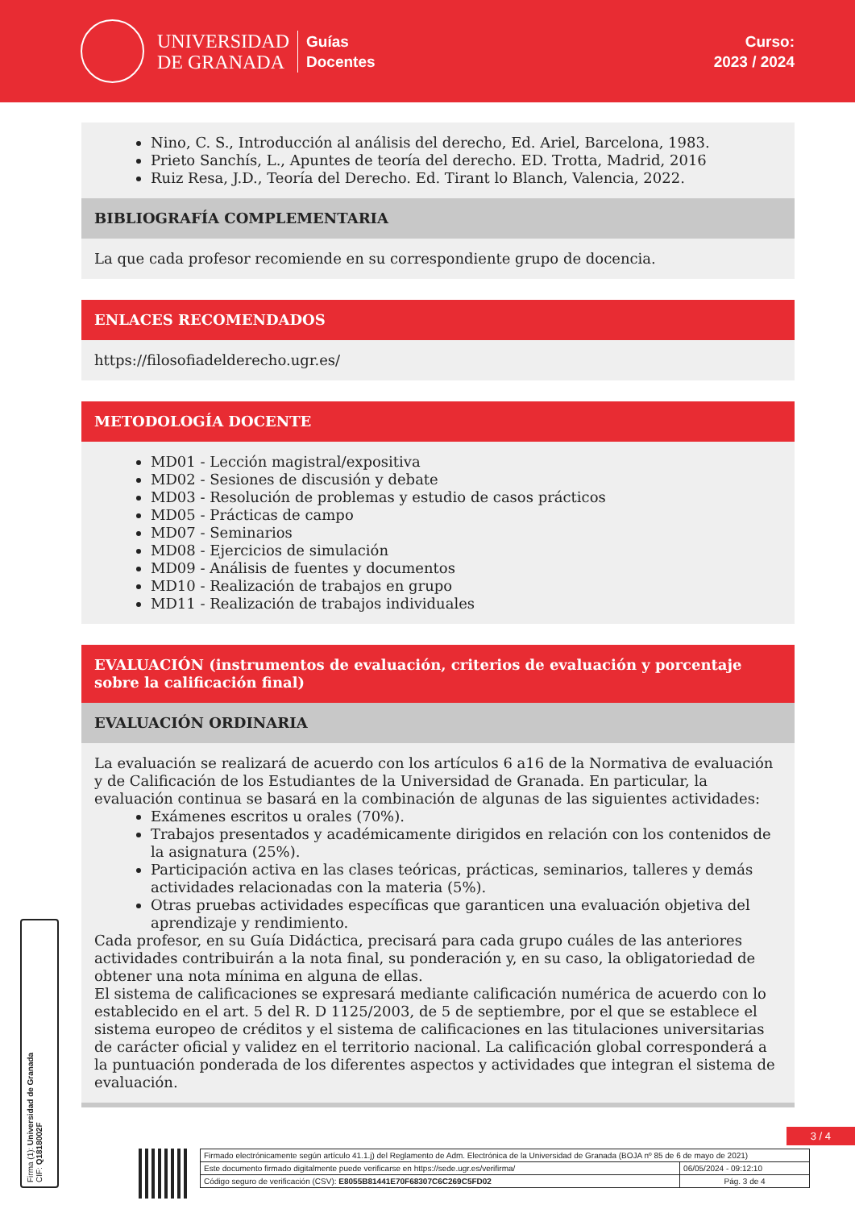UNIVERSIDAD
DE GRANADA
Guías
Docentes
Curso:
2023 / 2024
Nino, C. S., Introducción al análisis del derecho, Ed. Ariel, Barcelona, 1983.
Prieto Sanchís, L., Apuntes de teoría del derecho. ED. Trotta, Madrid, 2016
Ruiz Resa, J.D., Teoría del Derecho. Ed. Tirant lo Blanch, Valencia, 2022.
BIBLIOGRAFÍA COMPLEMENTARIA
La que cada profesor recomiende en su correspondiente grupo de docencia.
ENLACES RECOMENDADOS
https://filosofiadelderecho.ugr.es/
METODOLOGÍA DOCENTE
MD01 - Lección magistral/expositiva
MD02 - Sesiones de discusión y debate
MD03 - Resolución de problemas y estudio de casos prácticos
MD05 - Prácticas de campo
MD07 - Seminarios
MD08 - Ejercicios de simulación
MD09 - Análisis de fuentes y documentos
MD10 - Realización de trabajos en grupo
MD11 - Realización de trabajos individuales
EVALUACIÓN (instrumentos de evaluación, criterios de evaluación y porcentaje sobre la calificación final)
EVALUACIÓN ORDINARIA
La evaluación se realizará de acuerdo con los artículos 6 a16 de la Normativa de evaluación y de Calificación de los Estudiantes de la Universidad de Granada. En particular, la evaluación continua se basará en la combinación de algunas de las siguientes actividades:
Exámenes escritos u orales (70%).
Trabajos presentados y académicamente dirigidos en relación con los contenidos de la asignatura (25%).
Participación activa en las clases teóricas, prácticas, seminarios, talleres y demás actividades relacionadas con la materia (5%).
Otras pruebas actividades específicas que garanticen una evaluación objetiva del aprendizaje y rendimiento.
Cada profesor, en su Guía Didáctica, precisará para cada grupo cuáles de las anteriores actividades contribuirán a la nota final, su ponderación y, en su caso, la obligatoriedad de obtener una nota mínima en alguna de ellas.
El sistema de calificaciones se expresará mediante calificación numérica de acuerdo con lo establecido en el art. 5 del R. D 1125/2003, de 5 de septiembre, por el que se establece el sistema europeo de créditos y el sistema de calificaciones en las titulaciones universitarias de carácter oficial y validez en el territorio nacional. La calificación global corresponderá a la puntuación ponderada de los diferentes aspectos y actividades que integran el sistema de evaluación.
Firma (1): Universidad de Granada
CIF: Q1818002F
3 / 4
| Firmado electrónicamente según artículo 41.1.j) del Reglamento de Adm. Electrónica de la Universidad de Granada (BOJA nº 85 de 6 de mayo de 2021) | |
| Este documento firmado digitalmente puede verificarse en https://sede.ugr.es/verifirma/ | 06/05/2024 - 09:12:10 |
| Código seguro de verificación (CSV): E8055B81441E70F68307C6C269C5FD02 | Pág. 3 de 4 |